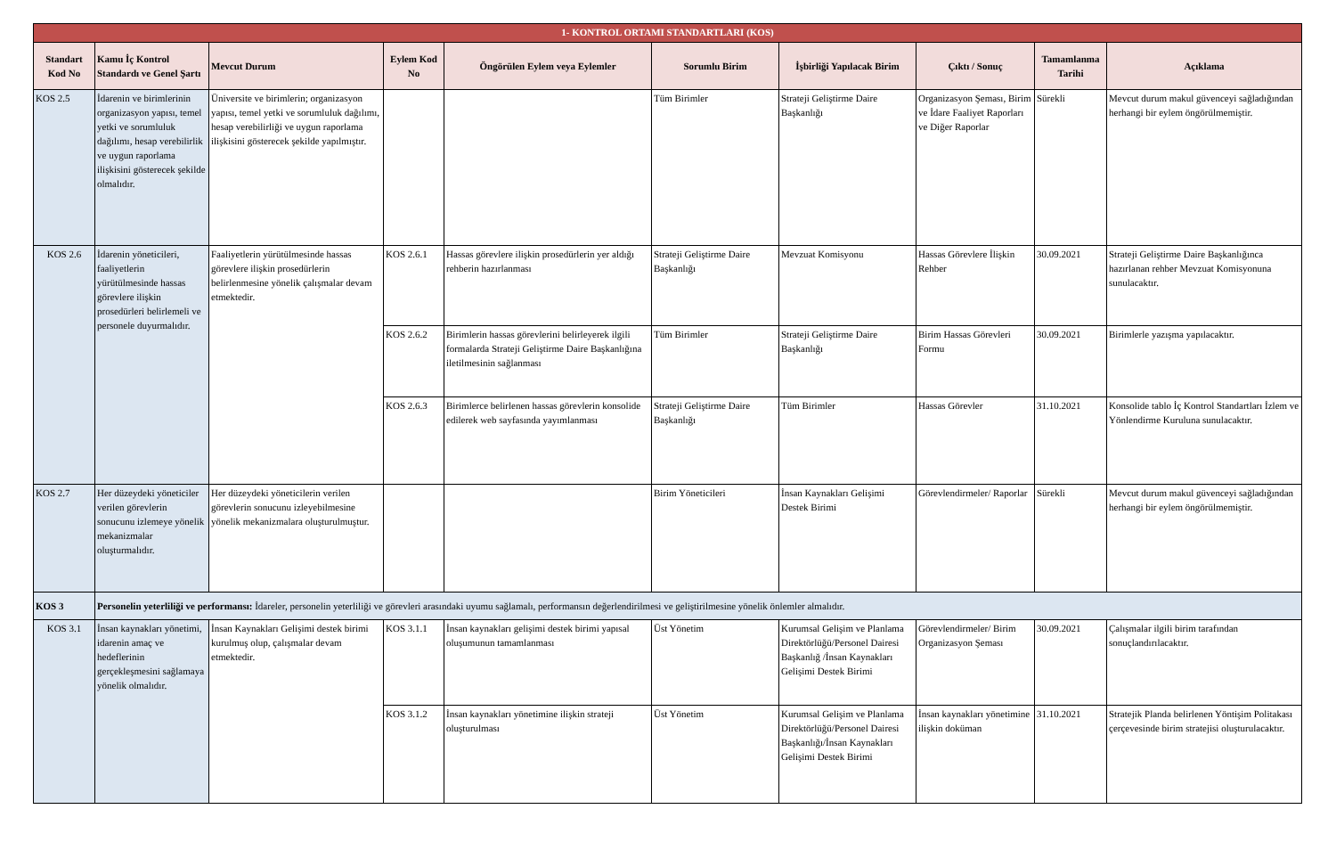| 1- KONTROL ORTAMI STANDARTLARI (KOS) | | | | | | | | | |
| Standart Kod No | Kamu İç Kontrol Standardı ve Genel Şartı | Mevcut Durum | Eylem Kod No | Öngörülen Eylem veya Eylemler | Sorumlu Birim | İşbirliği Yapılacak Birim | Çıktı / Sonuç | Tamamlanma Tarihi | Açıklama |
| KOS 2.5 | İdarenin ve birimlerinin organizasyon yapısı, temel yetki ve sorumluluk dağılımı, hesap verebilirlik ve uygun raporlama ilişkisini gösterecek şekilde olmalıdır. | Üniversite ve birimlerin; organizasyon yapısı, temel yetki ve sorumluluk dağılımı, hesap verebilirliği ve uygun raporlama ilişkisini gösterecek şekilde yapılmıştır. | | | Tüm Birimler | Strateji Geliştirme Daire Başkanlığı | Organizasyon Şeması, Birim ve İdare Faaliyet Raporları ve Diğer Raporlar | Sürekli | Mevcut durum makul güvenceyi sağladığından herhangi bir eylem öngörülmemiştir. |
| KOS 2.6 | İdarenin yöneticileri, faaliyetlerin yürütülmesinde hassas görevlere ilişkin prosedürleri belirlemeli ve personele duyurmalıdır. | Faaliyetlerin yürütülmesinde hassas görevlere ilişkin prosedürlerin belirlenmesine yönelik çalışmalar devam etmektedir. | KOS 2.6.1 | Hassas görevlere ilişkin prosedürlerin yer aldığı rehberin hazırlanması | Strateji Geliştirme Daire Başkanlığı | Mevzuat Komisyonu | Hassas Görevlere İlişkin Rehber | 30.09.2021 | Strateji Geliştirme Daire Başkanlığınca hazırlanan rehber Mevzuat Komisyonuna sunulacaktır. |
| | | | KOS 2.6.2 | Birimlerin hassas görevlerini belirleyerek ilgili formalarda Strateji Geliştirme Daire Başkanlığına iletilmesinin sağlanması | Tüm Birimler | Strateji Geliştirme Daire Başkanlığı | Birim Hassas Görevleri Formu | 30.09.2021 | Birimlerle yazışma yapılacaktır. |
| | | | KOS 2.6.3 | Birimlerce belirlenen hassas görevlerin konsolide edilerek web sayfasında yayımlanması | Strateji Geliştirme Daire Başkanlığı | Tüm Birimler | Hassas Görevler | 31.10.2021 | Konsolide tablo İç Kontrol Standartları İzlem ve Yönlendirme Kuruluna sunulacaktır. |
| KOS 2.7 | Her düzeydeki yöneticiler verilen görevlerin sonucunu izlemeye yönelik mekanizmalar oluşturmalıdır. | Her düzeydeki yöneticilerin verilen görevlerin sonucunu izleyebilmesine yönelik mekanizmalara oluşturulmuştur. | | | Birim Yöneticileri | İnsan Kaynakları Gelişimi Destek Birimi | Görevlendirmeler/ Raporlar | Sürekli | Mevcut durum makul güvenceyi sağladığından herhangi bir eylem öngörülmemiştir. |
| KOS 3 | Personelin yeterliliği ve performansı: İdareler, personelin yeterliliği ve görevleri arasındaki uyumu sağlamalı, performansın değerlendirilmesi ve geliştirilmesine yönelik önlemler almalıdır. | | | | | | | | |
| KOS 3.1 | İnsan kaynakları yönetimi, idarenin amaç ve hedeflerinin gerçekleşmesini sağlamaya yönelik olmalıdır. | İnsan Kaynakları Gelişimi destek birimi kurulmuş olup, çalışmalar devam etmektedir. | KOS 3.1.1 | İnsan kaynakları gelişimi destek birimi yapısal oluşumunun tamamlanması | Üst Yönetim | Kurumsal Gelişim ve Planlama Direktörlüğü/Personel Dairesi Başkanlığ /İnsan Kaynakları Gelişimi Destek Birimi | Görevlendirmeler/ Birim Organizasyon Şeması | 30.09.2021 | Çalışmalar ilgili birim tarafından sonuçlandırılacaktır. |
| | | | KOS 3.1.2 | İnsan kaynakları yönetimine ilişkin strateji oluşturulması | Üst Yönetim | Kurumsal Gelişim ve Planlama Direktörlüğü/Personel Dairesi Başkanlığı/İnsan Kaynakları Gelişimi Destek Birimi | İnsan kaynakları yönetimine ilişkin doküman | 31.10.2021 | Stratejik Planda belirlenen Yöntişim Politakası çerçevesinde birim stratejisi oluşturulacaktır. |